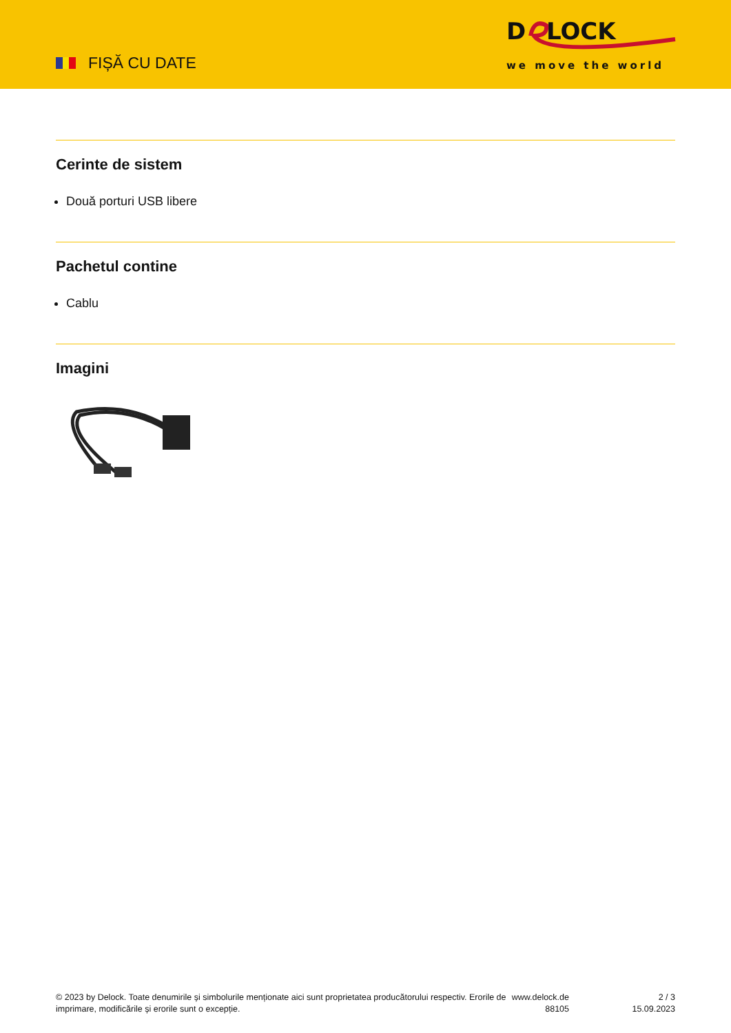FIȘĂ CU DATE
D
LOCK
we move the world
Cerinte de sistem
Două porturi USB libere
Pachetul contine
Cablu
Imagini
© 2023 by Delock. Toate denumirile și simbolurile menționate aici sunt proprietatea producătorului respectiv. Erorile de imprimare, modificările și erorile sunt o excepție.
www.delock.de
88105
2 / 3
15.09.2023